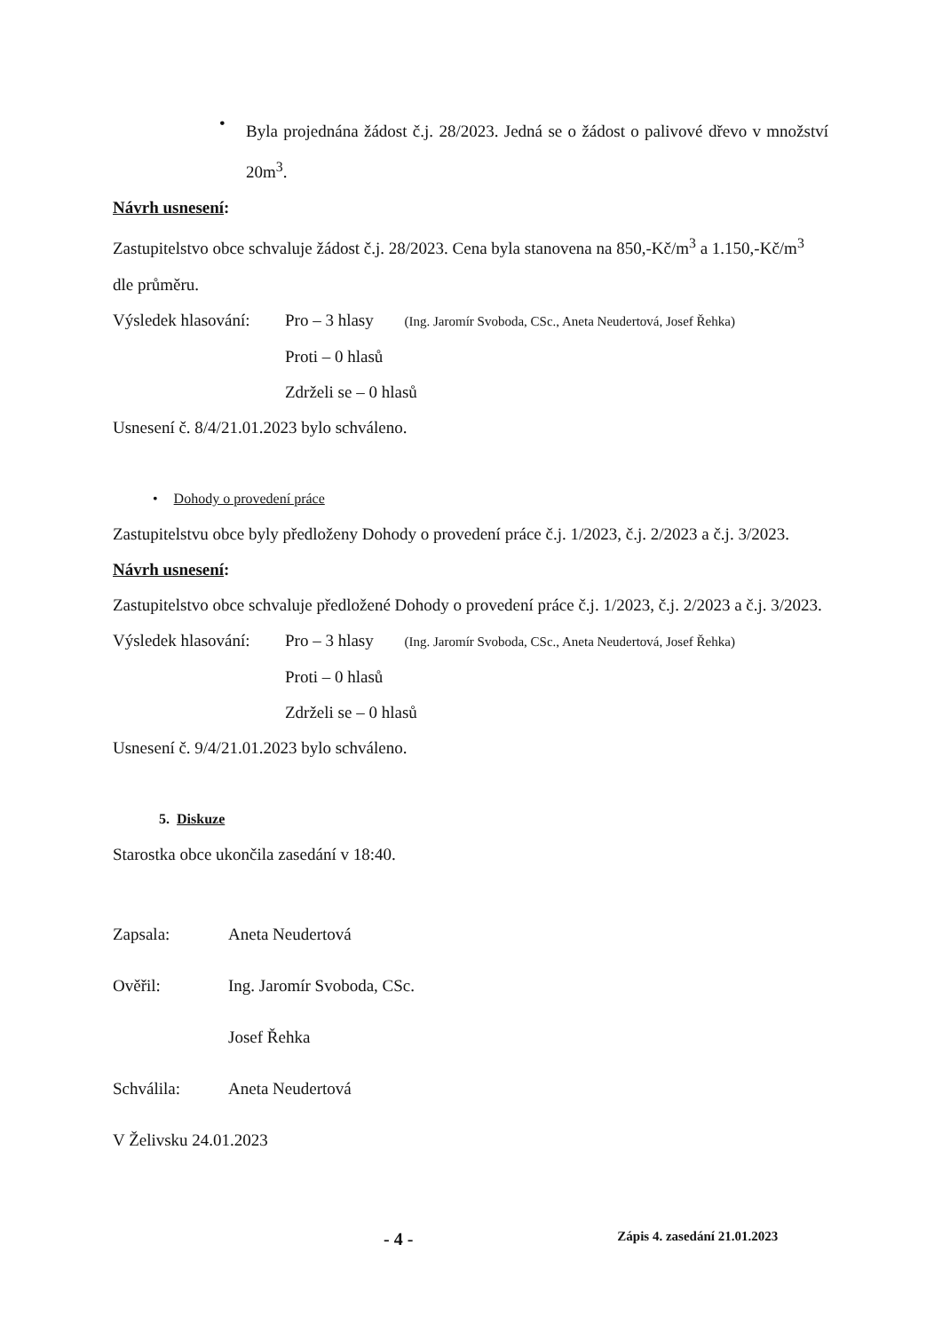•
Byla projednána žádost č.j. 28/2023. Jedná se o žádost o palivové dřevo v množství 20m<sup>3</sup>.
Návrh usnesení:
Zastupitelstvo obce schvaluje žádost č.j. 28/2023. Cena byla stanovena na 850,-Kč/m<sup>3</sup> a 1.150,-Kč/m<sup>3</sup> dle průměru.
Výsledek hlasování: Pro – 3 hlasy (Ing. Jaromír Svoboda, CSc., Aneta Neudertová, Josef Řehka)
Proti – 0 hlasů
Zdrželi se – 0 hlasů
Usnesení č. 8/4/21.01.2023 bylo schváleno.
• Dohody o provedení práce
Zastupitelstvu obce byly předloženy Dohody o provedení práce č.j. 1/2023, č.j. 2/2023 a č.j. 3/2023.
Návrh usnesení:
Zastupitelstvo obce schvaluje předložené Dohody o provedení práce č.j. 1/2023, č.j. 2/2023 a č.j. 3/2023.
Výsledek hlasování: Pro – 3 hlasy (Ing. Jaromír Svoboda, CSc., Aneta Neudertová, Josef Řehka)
Proti – 0 hlasů
Zdrželi se – 0 hlasů
Usnesení č. 9/4/21.01.2023 bylo schváleno.
5. Diskuze
Starostka obce ukončila zasedání v 18:40.
Zapsala: Aneta Neudertová
Ověřil: Ing. Jaromír Svoboda, CSc.
Josef Řehka
Schválila: Aneta Neudertová
V Želivsku 24.01.2023
- 4 - Zápis 4. zasedání 21.01.2023